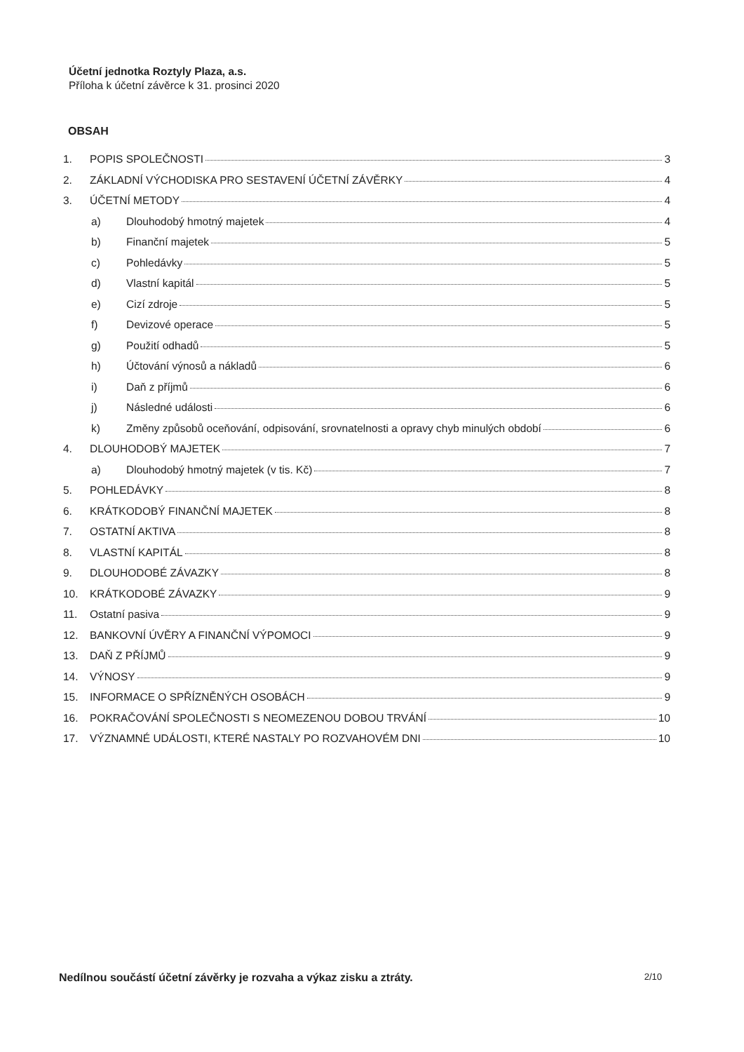Účetní jednotka Roztyly Plaza, a.s.
Příloha k účetní závěrce k 31. prosinci 2020
OBSAH
1. POPIS SPOLEČNOSTI 3
2. ZÁKLADNÍ VÝCHODISKA PRO SESTAVENÍ ÚČETNÍ ZÁVĚRKY 4
3. ÚČETNÍ METODY 4
a) Dlouhodobý hmotný majetek 4
b) Finanční majetek 5
c) Pohledávky 5
d) Vlastní kapitál 5
e) Cizí zdroje 5
f) Devizové operace 5
g) Použití odhadů 5
h) Účtování výnosů a nákladů 6
i) Daň z příjmů 6
j) Následné události 6
k) Změny způsobů oceňování, odpisování, srovnatelnosti a opravy chyb minulých období 6
4. DLOUHODOBÝ MAJETEK 7
a) Dlouhodobý hmotný majetek (v tis. Kč) 7
5. POHLEDÁVKY 8
6. KRÁTKODOBÝ FINANČNÍ MAJETEK 8
7. OSTATNÍ AKTIVA 8
8. VLASTNÍ KAPITÁL 8
9. DLOUHODOBÉ ZÁVAZKY 8
10. KRÁTKODOBÉ ZÁVAZKY 9
11. Ostatní pasiva 9
12. BANKOVNÍ ÚVĚRY A FINANČNÍ VÝPOMOCI 9
13. DAŇ Z PŘÍJMŮ 9
14. VÝNOSY 9
15. INFORMACE O SPŘÍZNĚNÝCH OSOBÁCH 9
16. POKRAČOVÁNÍ SPOLEČNOSTI S NEOMEZENOU DOBOU TRVÁNÍ 10
17. VÝZNAMNÉ UDÁLOSTI, KTERÉ NASTALY PO ROZVAHOVÉM DNI 10
Nedílnou součástí účetní závěrky je rozvaha a výkaz zisku a ztráty. 2/10